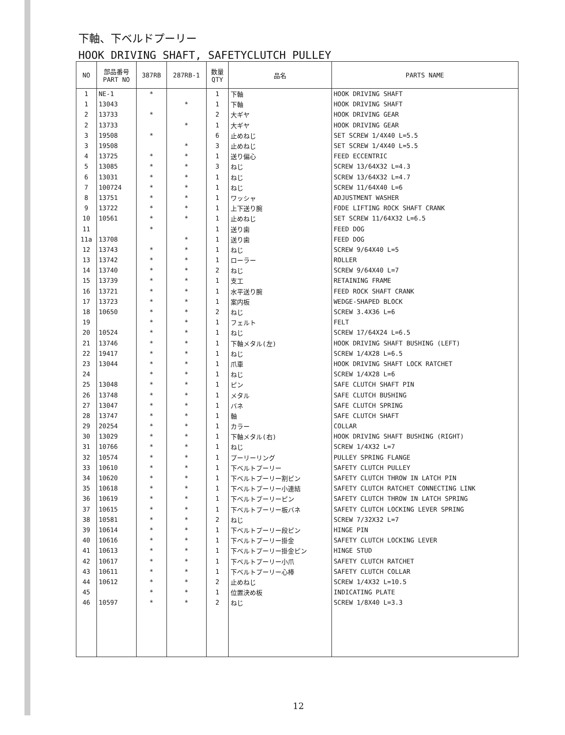下軸、下ベルドプーリー
HOOK DRIVING SHAFT, SAFETYCLUTCH PULLEY
| NO | 部品番号 PART NO | 387RB | 287RB-1 | 数量 QTY | 品名 | PARTS NAME |
| --- | --- | --- | --- | --- | --- | --- |
| 1 | NE-1 | * | | 1 | 下軸 | HOOK DRIVING SHAFT |
| 1 | 13043 | | * | 1 | 下軸 | HOOK DRIVING SHAFT |
| 2 | 13733 | * | | 2 | 大ギヤ | HOOK DRIVING GEAR |
| 2 | 13733 | | * | 1 | 大ギヤ | HOOK DRIVING GEAR |
| 3 | 19508 | * | | 6 | 止めねじ | SET SCREW 1/4X40 L=5.5 |
| 3 | 19508 | | * | 3 | 止めねじ | SET SCREW 1/4X40 L=5.5 |
| 4 | 13725 | * | * | 1 | 送り偏心 | FEED ECCENTRIC |
| 5 | 13085 | * | * | 3 | ねじ | SCREW 13/64X32 L=4.3 |
| 6 | 13031 | * | * | 1 | ねじ | SCREW 13/64X32 L=4.7 |
| 7 | 100724 | * | * | 1 | ねじ | SCREW 11/64X40 L=6 |
| 8 | 13751 | * | * | 1 | ワッシャ | ADJUSTMENT WASHER |
| 9 | 13722 | * | * | 1 | 上下送り腕 | FODE LIFTING ROCK SHAFT CRANK |
| 10 | 10561 | * | * | 1 | 止めねじ | SET SCREW 11/64X32 L=6.5 |
| 11 | | * | | 1 | 送り歯 | FEED DOG |
| 11a | 13708 | | * | 1 | 送り歯 | FEED DOG |
| 12 | 13743 | * | * | 1 | ねじ | SCREW 9/64X40 L=5 |
| 13 | 13742 | * | * | 1 | ローラー | ROLLER |
| 14 | 13740 | * | * | 2 | ねじ | SCREW 9/64X40 L=7 |
| 15 | 13739 | * | * | 1 | 支工 | RETAINING FRAME |
| 16 | 13721 | * | * | 1 | 水平送り腕 | FEED ROCK SHAFT CRANK |
| 17 | 13723 | * | * | 1 | 案内板 | WEDGE-SHAPED BLOCK |
| 18 | 10650 | * | * | 2 | ねじ | SCREW 3.4X36 L=6 |
| 19 | | * | * | 1 | フェルト | FELT |
| 20 | 10524 | * | * | 1 | ねじ | SCREW 17/64X24 L=6.5 |
| 21 | 13746 | * | * | 1 | 下軸メタル(左) | HOOK DRIVING SHAFT BUSHING (LEFT) |
| 22 | 19417 | * | * | 1 | ねじ | SCREW 1/4X28 L=6.5 |
| 23 | 13044 | * | * | 1 | 爪車 | HOOK DRIVING SHAFT LOCK RATCHET |
| 24 | | * | * | 1 | ねじ | SCREW 1/4X28 L=6 |
| 25 | 13048 | * | * | 1 | ピン | SAFE CLUTCH SHAFT PIN |
| 26 | 13748 | * | * | 1 | メタル | SAFE CLUTCH BUSHING |
| 27 | 13047 | * | * | 1 | バネ | SAFE CLUTCH SPRING |
| 28 | 13747 | * | * | 1 | 軸 | SAFE CLUTCH SHAFT |
| 29 | 20254 | * | * | 1 | カラー | COLLAR |
| 30 | 13029 | * | * | 1 | 下軸メタル(右) | HOOK DRIVING SHAFT BUSHING (RIGHT) |
| 31 | 10766 | * | * | 1 | ねじ | SCREW 1/4X32 L=7 |
| 32 | 10574 | * | * | 1 | プーリーリング | PULLEY SPRING FLANGE |
| 33 | 10610 | * | * | 1 | 下ベルトプーリー | SAFETY CLUTCH PULLEY |
| 34 | 10620 | * | * | 1 | 下ベルトプーリー割ピン | SAFETY CLUTCH THROW IN LATCH PIN |
| 35 | 10618 | * | * | 1 | 下ベルトプーリー小連結 | SAFETY CLUTCH RATCHET CONNECTING LINK |
| 36 | 10619 | * | * | 1 | 下ベルトプーリーピン | SAFETY CLUTCH THROW IN LATCH SPRING |
| 37 | 10615 | * | * | 1 | 下ベルトプーリー板バネ | SAFETY CLUTCH LOCKING LEVER SPRING |
| 38 | 10581 | * | * | 2 | ねじ | SCREW 7/32X32 L=7 |
| 39 | 10614 | * | * | 1 | 下ベルトプーリー段ピン | HINGE PIN |
| 40 | 10616 | * | * | 1 | 下ベルトプーリー掛金 | SAFETY CLUTCH LOCKING LEVER |
| 41 | 10613 | * | * | 1 | 下ベルトプーリー掛金ピン | HINGE STUD |
| 42 | 10617 | * | * | 1 | 下ベルトプーリー小爪 | SAFETY CLUTCH RATCHET |
| 43 | 10611 | * | * | 1 | 下ベルトプーリー心棒 | SAFETY CLUTCH COLLAR |
| 44 | 10612 | * | * | 2 | 止めねじ | SCREW 1/4X32 L=10.5 |
| 45 | | * | * | 1 | 位置決め板 | INDICATING PLATE |
| 46 | 10597 | * | * | 2 | ねじ | SCREW 1/8X40 L=3.3 |
12